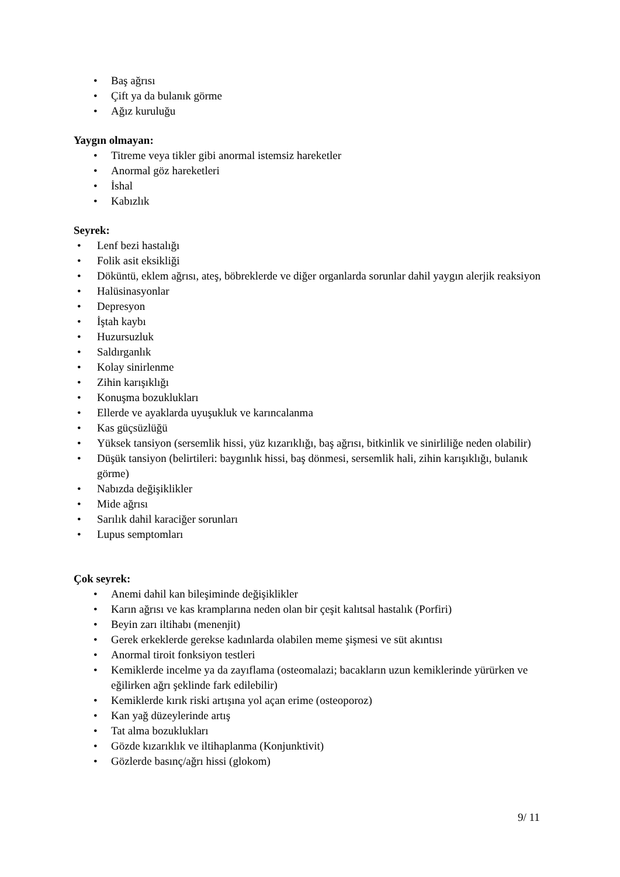• Baş ağrısı
• Çift ya da bulanık görme
• Ağız kuruluğu
Yaygın olmayan:
• Titreme veya tikler gibi anormal istemsiz hareketler
• Anormal göz hareketleri
• İshal
• Kabızlık
Seyrek:
• Lenf bezi hastalığı
• Folik asit eksikliği
• Döküntü, eklem ağrısı, ateş, böbreklerde ve diğer organlarda sorunlar dahil yaygın alerjik reaksiyon
• Halüsinasyonlar
• Depresyon
• İştah kaybı
• Huzursuzluk
• Saldırganlık
• Kolay sinirlenme
• Zihin karışıklığı
• Konuşma bozuklukları
• Ellerde ve ayaklarda uyuşukluk ve karıncalanma
• Kas güçsüzlüğü
• Yüksek tansiyon (sersemlik hissi, yüz kızarıklığı, baş ağrısı, bitkinlik ve sinirliliğe neden olabilir)
• Düşük tansiyon (belirtileri: baygınlık hissi, baş dönmesi, sersemlik hali, zihin karışıklığı, bulanık görme)
• Nabızda değişiklikler
• Mide ağrısı
• Sarılık dahil karaciğer sorunları
• Lupus semptomları
Çok seyrek:
• Anemi dahil kan bileşiminde değişiklikler
• Karın ağrısı ve kas kramplarına neden olan bir çeşit kalıtsal hastalık (Porfiri)
• Beyin zarı iltihabı (menenjit)
• Gerek erkeklerde gerekse kadınlarda olabilen meme şişmesi ve süt akıntısı
• Anormal tiroit fonksiyon testleri
• Kemiklerde incelme ya da zayıflama (osteomalazi; bacakların uzun kemiklerinde yürürken ve eğilirken ağrı şeklinde fark edilebilir)
• Kemiklerde kırık riski artışına yol açan erime (osteoporoz)
• Kan yağ düzeylerinde artış
• Tat alma bozuklukları
• Gözde kızarıklık ve iltihaplanma (Konjunktivit)
• Gözlerde basınç/ağrı hissi (glokom)
9/ 11